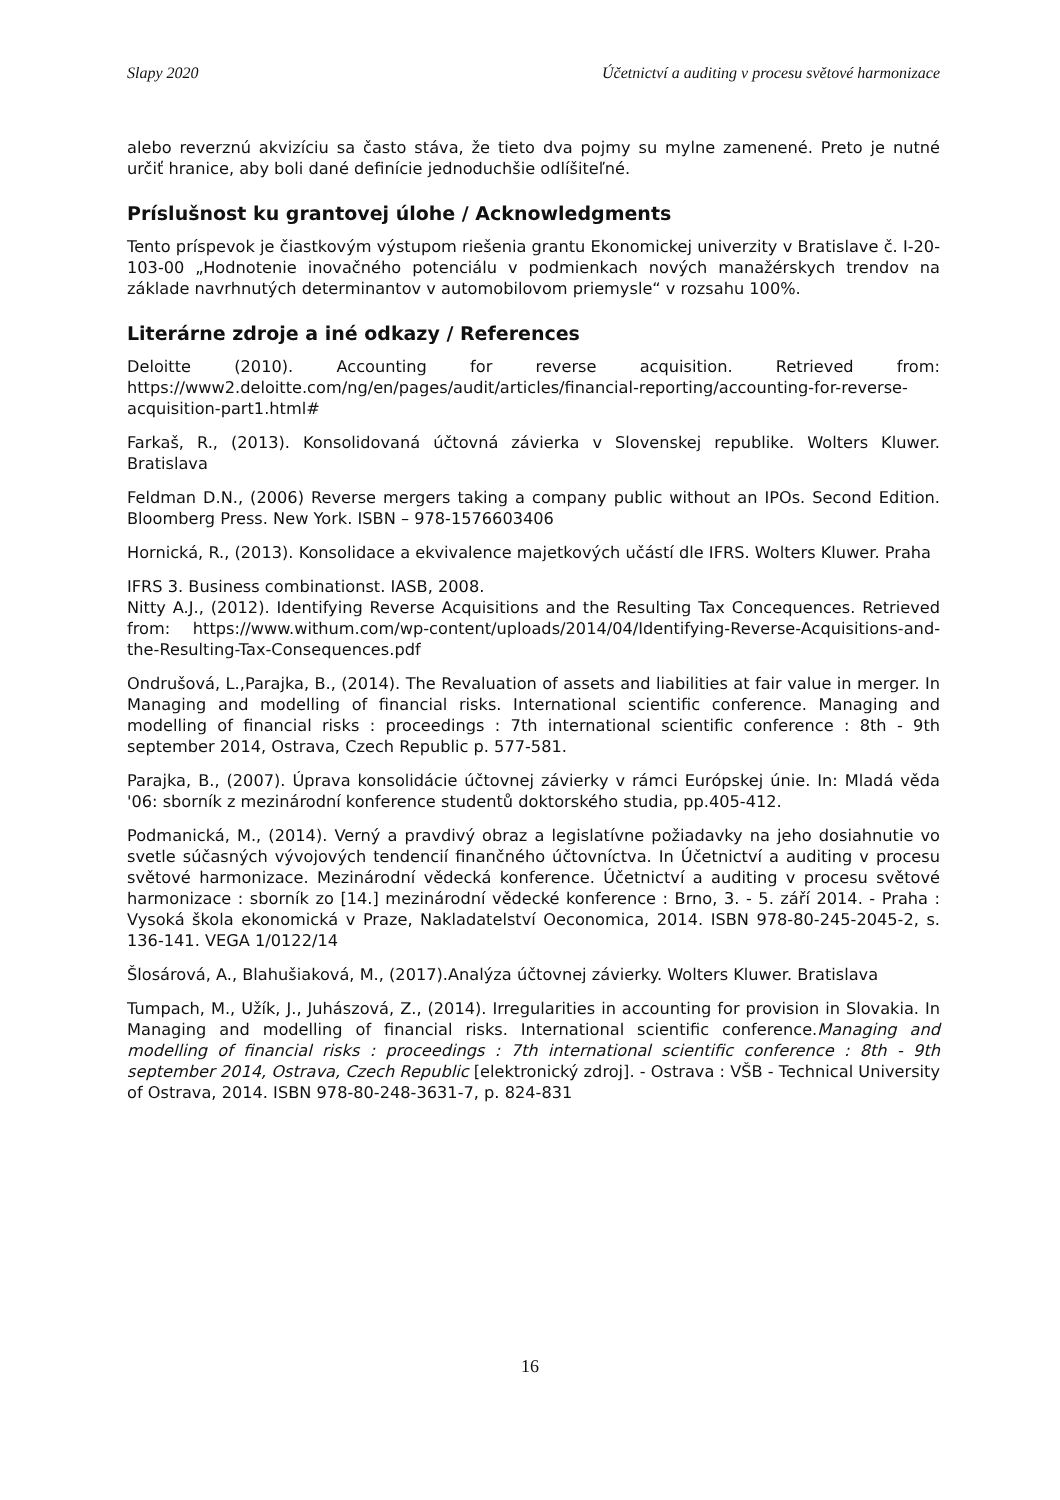Slapy 2020 Účetnictví a auditing v procesu světové harmonizace
alebo reverznú akvizíciu sa často stáva, že tieto dva pojmy su mylne zamenené. Preto je nutné určiť hranice, aby boli dané definície jednoduchšie odlíšiteľné.
Príslušnost ku grantovej úlohe / Acknowledgments
Tento príspevok je čiastkovým výstupom riešenia grantu Ekonomickej univerzity v Bratislave č. I-20-103-00 „Hodnotenie inovačného potenciálu v podmienkach nových manažérskych trendov na základe navrhnutých determinantov v automobilovom priemysle“ v rozsahu 100%.
Literárne zdroje a iné odkazy / References
Deloitte (2010). Accounting for reverse acquisition. Retrieved from: https://www2.deloitte.com/ng/en/pages/audit/articles/financial-reporting/accounting-for-reverse-acquisition-part1.html#
Farkaš, R., (2013). Konsolidovaná účtovná závierka v Slovenskej republike. Wolters Kluwer. Bratislava
Feldman D.N., (2006) Reverse mergers taking a company public without an IPOs. Second Edition. Bloomberg Press. New York. ISBN – 978-1576603406
Hornická, R., (2013). Konsolidace a ekvivalence majetkových učástí dle IFRS. Wolters Kluwer. Praha
IFRS 3. Business combinationst. IASB, 2008.
Nitty A.J., (2012). Identifying Reverse Acquisitions and the Resulting Tax Concequences. Retrieved from: https://www.withum.com/wp-content/uploads/2014/04/Identifying-Reverse-Acquisitions-and-the-Resulting-Tax-Consequences.pdf
Ondrušová, L.,Parajka, B., (2014). The Revaluation of assets and liabilities at fair value in merger. In Managing and modelling of financial risks. International scientific conference. Managing and modelling of financial risks : proceedings : 7th international scientific conference : 8th - 9th september 2014, Ostrava, Czech Republic p. 577-581.
Parajka, B., (2007). Úprava konsolidácie účtovnej závierky v rámci Európskej únie. In: Mladá věda '06: sborník z mezinárodní konference studentů doktorského studia, pp.405-412.
Podmanická, M., (2014). Verný a pravdivý obraz a legislatívne požiadavky na jeho dosiahnutie vo svetle súčasných vývojových tendencií finančného účtovníctva. In Účetnictví a auditing v procesu světové harmonizace. Mezinárodní vědecká konference. Účetnictví a auditing v procesu světové harmonizace : sborník zo [14.] mezinárodní vědecké konference : Brno, 3. - 5. září 2014. - Praha : Vysoká škola ekonomická v Praze, Nakladatelství Oeconomica, 2014. ISBN 978-80-245-2045-2, s. 136-141. VEGA 1/0122/14
Šlosárová, A., Blahušiaková, M., (2017).Analýza účtovnej závierky. Wolters Kluwer. Bratislava
Tumpach, M., Užík, J., Juhászová, Z., (2014). Irregularities in accounting for provision in Slovakia. In Managing and modelling of financial risks. International scientific conference.Managing and modelling of financial risks : proceedings : 7th international scientific conference : 8th - 9th september 2014, Ostrava, Czech Republic [elektronický zdroj]. - Ostrava : VŠB - Technical University of Ostrava, 2014. ISBN 978-80-248-3631-7, p. 824-831
16